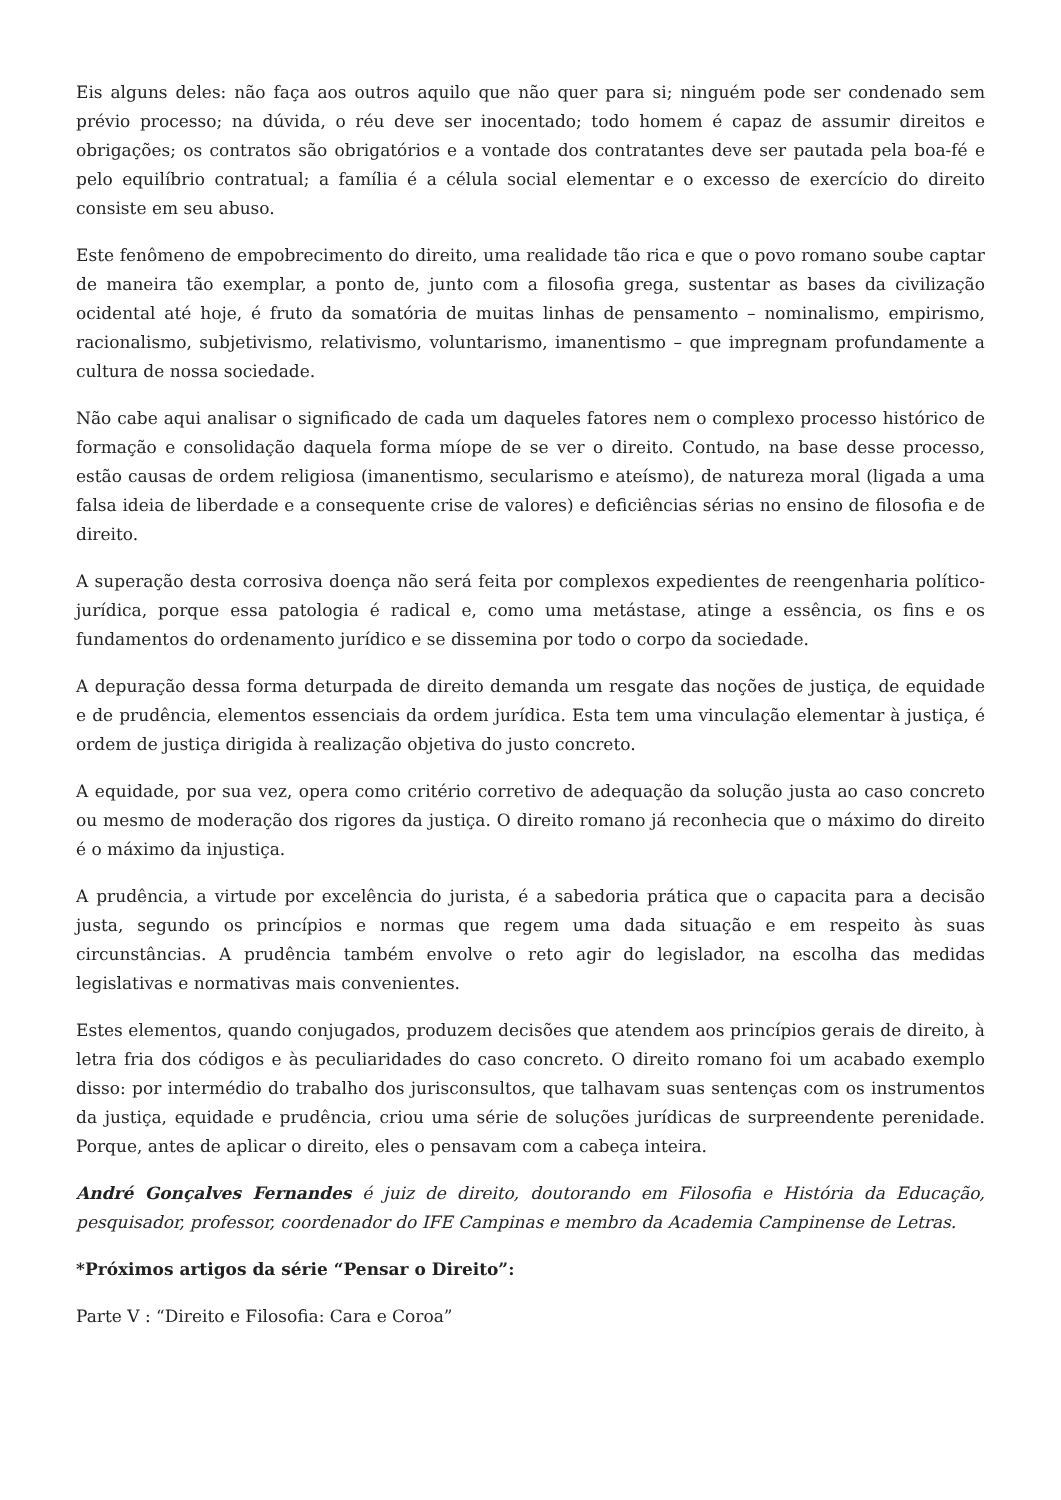Eis alguns deles: não faça aos outros aquilo que não quer para si; ninguém pode ser condenado sem prévio processo; na dúvida, o réu deve ser inocentado; todo homem é capaz de assumir direitos e obrigações; os contratos são obrigatórios e a vontade dos contratantes deve ser pautada pela boa-fé e pelo equilíbrio contratual; a família é a célula social elementar e o excesso de exercício do direito consiste em seu abuso.
Este fenômeno de empobrecimento do direito, uma realidade tão rica e que o povo romano soube captar de maneira tão exemplar, a ponto de, junto com a filosofia grega, sustentar as bases da civilização ocidental até hoje, é fruto da somatória de muitas linhas de pensamento – nominalismo, empirismo, racionalismo, subjetivismo, relativismo, voluntarismo, imanentismo – que impregnam profundamente a cultura de nossa sociedade.
Não cabe aqui analisar o significado de cada um daqueles fatores nem o complexo processo histórico de formação e consolidação daquela forma míope de se ver o direito. Contudo, na base desse processo, estão causas de ordem religiosa (imanentismo, secularismo e ateísmo), de natureza moral (ligada a uma falsa ideia de liberdade e a consequente crise de valores) e deficiências sérias no ensino de filosofia e de direito.
A superação desta corrosiva doença não será feita por complexos expedientes de reengenharia político-jurídica, porque essa patologia é radical e, como uma metástase, atinge a essência, os fins e os fundamentos do ordenamento jurídico e se dissemina por todo o corpo da sociedade.
A depuração dessa forma deturpada de direito demanda um resgate das noções de justiça, de equidade e de prudência, elementos essenciais da ordem jurídica. Esta tem uma vinculação elementar à justiça, é ordem de justiça dirigida à realização objetiva do justo concreto.
A equidade, por sua vez, opera como critério corretivo de adequação da solução justa ao caso concreto ou mesmo de moderação dos rigores da justiça. O direito romano já reconhecia que o máximo do direito é o máximo da injustiça.
A prudência, a virtude por excelência do jurista, é a sabedoria prática que o capacita para a decisão justa, segundo os princípios e normas que regem uma dada situação e em respeito às suas circunstâncias. A prudência também envolve o reto agir do legislador, na escolha das medidas legislativas e normativas mais convenientes.
Estes elementos, quando conjugados, produzem decisões que atendem aos princípios gerais de direito, à letra fria dos códigos e às peculiaridades do caso concreto. O direito romano foi um acabado exemplo disso: por intermédio do trabalho dos jurisconsultos, que talhavam suas sentenças com os instrumentos da justiça, equidade e prudência, criou uma série de soluções jurídicas de surpreendente perenidade. Porque, antes de aplicar o direito, eles o pensavam com a cabeça inteira.
André Gonçalves Fernandes é juiz de direito, doutorando em Filosofia e História da Educação, pesquisador, professor, coordenador do IFE Campinas e membro da Academia Campinense de Letras.
*Próximos artigos da série “Pensar o Direito”:
Parte V : “Direito e Filosofia: Cara e Coroa”